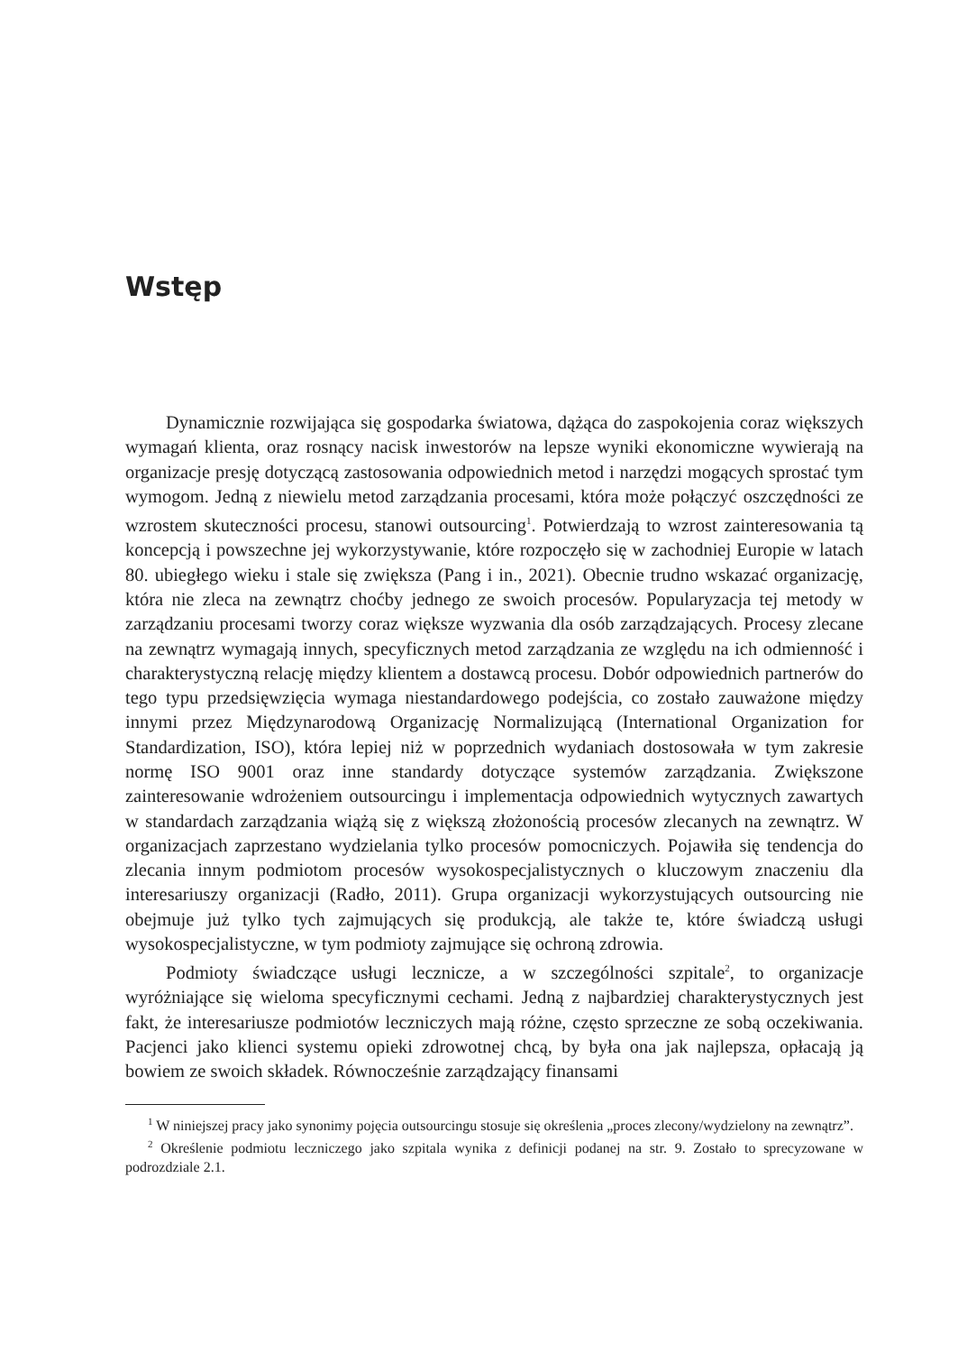Wstęp
Dynamicznie rozwijająca się gospodarka światowa, dążąca do zaspokojenia coraz większych wymagań klienta, oraz rosnący nacisk inwestorów na lepsze wyniki ekonomiczne wywierają na organizacje presję dotyczącą zastosowania odpowiednich metod i narzędzi mogących sprostać tym wymogom. Jedną z niewielu metod zarządzania procesami, która może połączyć oszczędności ze wzrostem skuteczności procesu, stanowi outsourcing<sup>1</sup>. Potwierdzają to wzrost zainteresowania tą koncepcją i powszechne jej wykorzystywanie, które rozpoczęło się w zachodniej Europie w latach 80. ubiegłego wieku i stale się zwiększa (Pang i in., 2021). Obecnie trudno wskazać organizację, która nie zleca na zewnątrz choćby jednego ze swoich procesów. Popularyzacja tej metody w zarządzaniu procesami tworzy coraz większe wyzwania dla osób zarządzających. Procesy zlecane na zewnątrz wymagają innych, specyficznych metod zarządzania ze względu na ich odmienność i charakterystyczną relację między klientem a dostawcą procesu. Dobór odpowiednich partnerów do tego typu przedsięwzięcia wymaga niestandardowego podejścia, co zostało zauważone między innymi przez Międzynarodową Organizację Normalizującą (International Organization for Standardization, ISO), która lepiej niż w poprzednich wydaniach dostosowała w tym zakresie normę ISO 9001 oraz inne standardy dotyczące systemów zarządzania. Zwiększone zainteresowanie wdrożeniem outsourcingu i implementacja odpowiednich wytycznych zawartych w standardach zarządzania wiążą się z większą złożonością procesów zlecanych na zewnątrz. W organizacjach zaprzestano wydzielania tylko procesów pomocniczych. Pojawiła się tendencja do zlecania innym podmiotom procesów wysokospecjalistycznych o kluczowym znaczeniu dla interesariuszy organizacji (Radło, 2011). Grupa organizacji wykorzystujących outsourcing nie obejmuje już tylko tych zajmujących się produkcją, ale także te, które świadczą usługi wysokospecjalistyczne, w tym podmioty zajmujące się ochroną zdrowia.
Podmioty świadczące usługi lecznicze, a w szczególności szpitale<sup>2</sup>, to organizacje wyróżniające się wieloma specyficznymi cechami. Jedną z najbardziej charakterystycznych jest fakt, że interesariusze podmiotów leczniczych mają różne, często sprzeczne ze sobą oczekiwania. Pacjenci jako klienci systemu opieki zdrowotnej chcą, by była ona jak najlepsza, opłacają ją bowiem ze swoich składek. Równocześnie zarządzający finansami
<sup>1</sup> W niniejszej pracy jako synonimy pojęcia outsourcingu stosuje się określenia „proces zlecony/wydzielony na zewnątrz”.
<sup>2</sup> Określenie podmiotu leczniczego jako szpitala wynika z definicji podanej na str. 9. Zostało to sprecyzowane w podrozdziale 2.1.